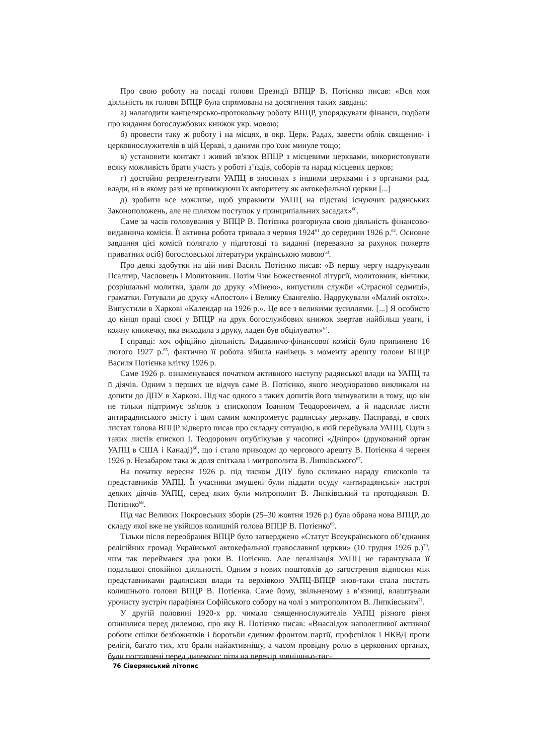Про свою роботу на посаді голови Президії ВПЦР В. Потієнко писав: «Вся моя діяльність як голови ВПЦР була спрямована на досягнення таких завдань:
а) налагодити канцелярсько-протокольну роботу ВПЦР, упорядкувати фінанси, подбати про видання богослужбових книжок укр. мовою;
б) провести таку ж роботу і на місцях, в окр. Церк. Радах, завести облік священно- і церковнослужителів в цій Церкві, з даними про їхнє минуле тощо;
в) установити контакт і живий зв'язок ВПЦР з місцевими церквами, використовувати всяку можливість брати участь у роботі з’їздів, соборів та нарад місцевих церков;
г) достойно репрезентувати УАПЦ в зносинах з іншими церквами і з органами рад. влади, ні в якому разі не принижуючи їх авторитету як автокефальної церкви [...]
д) зробити все можливе, щоб управнити УАПЦ на підставі існуючих радянських Законоположень, але не шляхом поступок у принципіальних засадах»<sup>60</sup>.
Саме за часів головування у ВПЦР В. Потієнка розгорнула свою діяльність фінансово-видавнича комісія. Її активна робота тривала з червня 1924<sup>61</sup> до середини 1926 р.<sup>62</sup>. Основне завдання цієї комісії полягало у підготовці та виданні (переважно за рахунок пожертв приватних осіб) богословської літератури українською мовою<sup>63</sup>.
Про деякі здобутки на цій ниві Василь Потієнко писав: «В першу чергу надрукували Псалтир, Часловець і Молитовник. Потім Чин Божественної літургії, молитовник, вінчики, розрішальні молитви, здали до друку «Мінею», випустили служби «Страсної седмиці», граматки. Готували до друку «Апостол» і Велику Євангелію. Надрукували «Малий октоїх». Випустили в Харкові «Календар на 1926 р.». Це все з великими зусиллями. [...] Я особисто до кінця праці своєї у ВПЦР на друк богослужбових книжок звертав найбільш уваги, і кожну книжечку, яка виходила з друку, ладен був обцілувати»<sup>64</sup>.
І справді: хоч офіційно діяльність Видавничо-фінансової комісії було припинено 16 лютого 1927 р.<sup>65</sup>, фактично її робота зійшла нанівець з моменту арешту голови ВПЦР Василя Потієнка влітку 1926 р.
Саме 1926 р. ознаменувався початком активного наступу радянської влади на УАПЦ та її діячів. Одним з перших це відчув саме В. Потієнко, якого неодноразово викликали на допити до ДПУ в Харкові. Під час одного з таких допитів його звинуватили в тому, що він не тільки підтримує зв'язок з єпископом Іоанном Теодоровичем, а й надсилає листи антирадянського змісту і цим самим компрометує радянську державу. Насправді, в своїх листах голова ВПЦР відверто писав про складну ситуацію, в якій перебувала УАПЦ. Один з таких листів єпископ І. Теодорович опублікував у часописі «Дніпро» (друкований орган УАПЦ в США і Канаді)<sup>66</sup>, що і стало приводом до чергового арешту В. Потієнка 4 червня 1926 р. Незабаром така ж доля спіткала і митрополита В. Липківського<sup>67</sup>.
На початку вересня 1926 р. під тиском ДПУ було скликано нараду єпископів та представників УАПЦ. Її учасники змушені були піддати осуду «антирадянські» настрої деяких діячів УАПЦ, серед яких були митрополит В. Липківський та протодиякон В. Потієнко<sup>68</sup>.
Під час Великих Покровських зборів (25–30 жовтня 1926 р.) була обрана нова ВПЦР, до складу якої вже не увійшов колишній голова ВПЦР В. Потієнко<sup>69</sup>.
Тільки після переобрання ВПЦР було затверджено «Статут Всеукраїнського об’єднання релігійних громад Української автокефальної православної церкви» (10 грудня 1926 р.)<sup>70</sup>, чим так переймався два роки В. Потієнко. Але легалізація УАПЦ не гарантувала її подальшої спокійної діяльності. Одним з нових поштовхів до загострення відносин між представниками радянської влади та верхівкою УАПЦ-ВПЦР знов-таки стала постать колишнього голови ВПЦР В. Потієнка. Саме йому, звільненому з в’язниці, влаштували урочисту зустріч парафіяни Софійського собору на чолі з митрополитом В. Липківським<sup>71</sup>.
У другій половині 1920-х рр. чимало священнослужителів УАПЦ різного рівня опинилися перед дилемою, про яку В. Потієнко писав: «Внаслідок наполегливої активної роботи спілки безбожників і боротьби єдиним фронтом партії, профспілок і НКВД проти релігії, багато тих, хто брали найактивнішу, а часом провідну ролю в церковних органах, були поставлені перед дилемою: піти на перекір зовнішньо-тис-
76 Сіверянський літопис